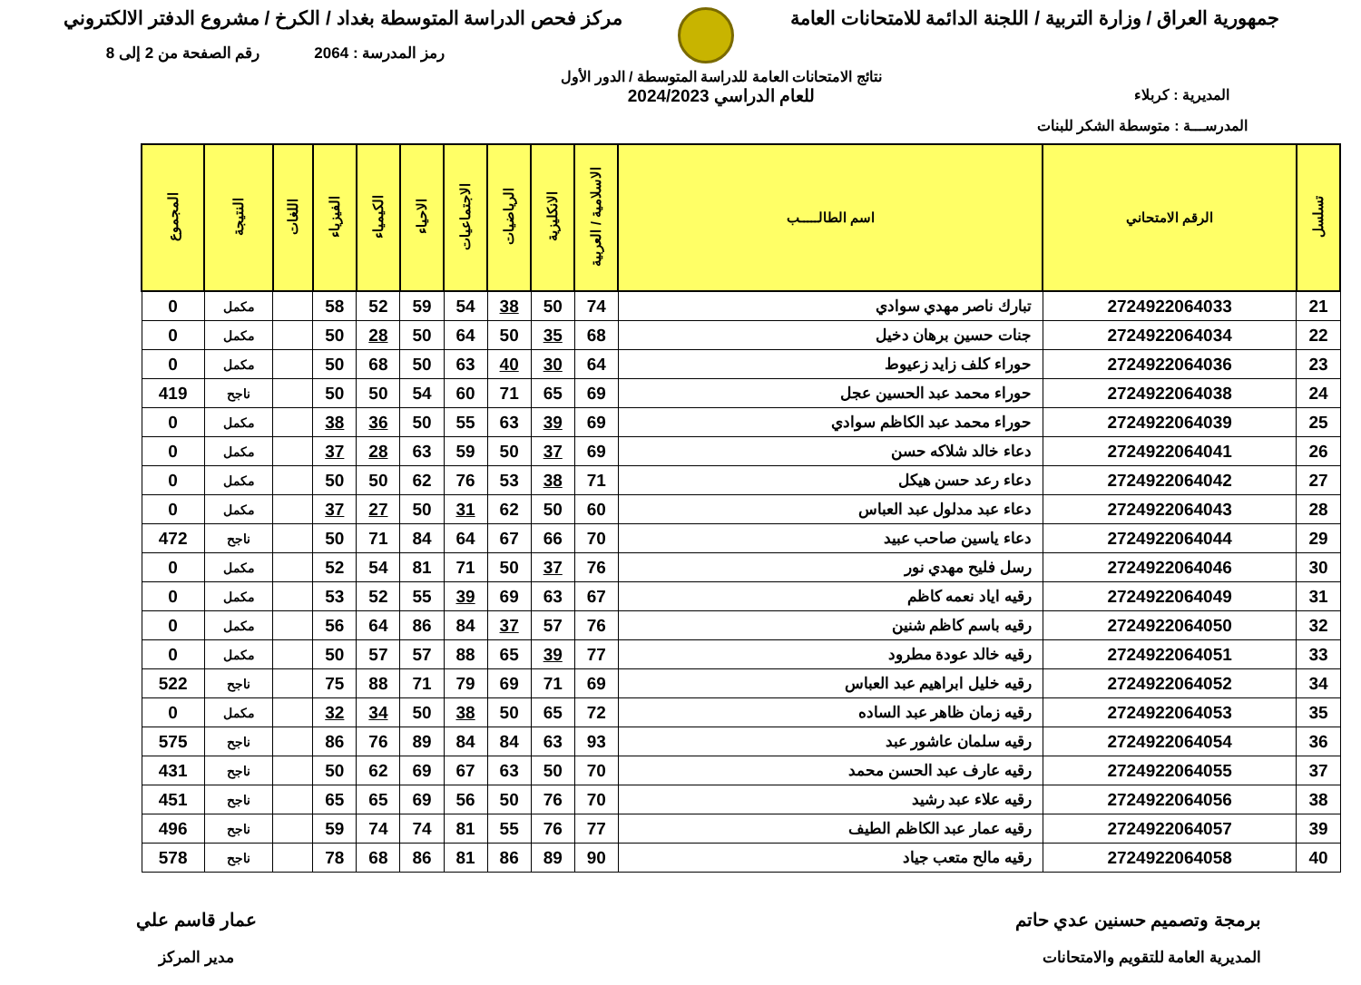جمهورية العراق / وزارة التربية / اللجنة الدائمة للامتحانات العامة
مركز فحص الدراسة المتوسطة بغداد / الكرخ / مشروع الدفتر الالكتروني
رمز المدرسة : 2064 رقم الصفحة من 2 إلى 8
المديرية : كربلاء
نتائج الامتحانات العامة للدراسة المتوسطة / الدور الأول
للعام الدراسي 2024/2023
المدرســـة : متوسطة الشكر للبنات
| تسلسل | الرقم الامتحاني | اسم الطالـــــب | الاسلامية / العربية | الانكليزية | الرياضيات | الاجتماعيات | الاحياء | الكيمياء | الفيزياء | اللغات | النتيجة | المجموع |
| --- | --- | --- | --- | --- | --- | --- | --- | --- | --- | --- | --- | --- |
| 21 | 2724922064033 | تبارك ناصر مهدي سوادي | 74 | 50 | 38 | 54 | 59 | 52 | 58 | | مكمل | 0 |
| 22 | 2724922064034 | جنات حسين برهان دخيل | 68 | 35 | 50 | 64 | 50 | 28 | 50 | | مكمل | 0 |
| 23 | 2724922064036 | حوراء كلف زايد زعيوط | 64 | 30 | 40 | 63 | 50 | 68 | 50 | | مكمل | 0 |
| 24 | 2724922064038 | حوراء محمد عبد الحسين عجل | 69 | 65 | 71 | 60 | 54 | 50 | 50 | | ناجح | 419 |
| 25 | 2724922064039 | حوراء محمد عبد الكاظم سوادي | 69 | 39 | 63 | 55 | 50 | 36 | 38 | | مكمل | 0 |
| 26 | 2724922064041 | دعاء خالد شلاكه حسن | 69 | 37 | 50 | 59 | 63 | 28 | 37 | | مكمل | 0 |
| 27 | 2724922064042 | دعاء رعد حسن هيكل | 71 | 38 | 53 | 76 | 62 | 50 | 50 | | مكمل | 0 |
| 28 | 2724922064043 | دعاء عبد مدلول عبد العباس | 60 | 50 | 62 | 31 | 50 | 27 | 37 | | مكمل | 0 |
| 29 | 2724922064044 | دعاء ياسين صاحب عبيد | 70 | 66 | 67 | 64 | 84 | 71 | 50 | | ناجح | 472 |
| 30 | 2724922064046 | رسل فليح مهدي نور | 76 | 37 | 50 | 71 | 81 | 54 | 52 | | مكمل | 0 |
| 31 | 2724922064049 | رقيه اياد نعمه كاظم | 67 | 63 | 69 | 39 | 55 | 52 | 53 | | مكمل | 0 |
| 32 | 2724922064050 | رقيه باسم كاظم شنين | 76 | 57 | 37 | 84 | 86 | 64 | 56 | | مكمل | 0 |
| 33 | 2724922064051 | رقيه خالد عودة مطرود | 77 | 39 | 65 | 88 | 57 | 57 | 50 | | مكمل | 0 |
| 34 | 2724922064052 | رقيه خليل ابراهيم عبد العباس | 69 | 71 | 69 | 79 | 71 | 88 | 75 | | ناجح | 522 |
| 35 | 2724922064053 | رقيه زمان ظاهر عبد الساده | 72 | 65 | 50 | 38 | 50 | 34 | 32 | | مكمل | 0 |
| 36 | 2724922064054 | رقيه سلمان عاشور عبد | 93 | 63 | 84 | 84 | 89 | 76 | 86 | | ناجح | 575 |
| 37 | 2724922064055 | رقيه عارف عبد الحسن محمد | 70 | 50 | 63 | 67 | 69 | 62 | 50 | | ناجح | 431 |
| 38 | 2724922064056 | رقيه علاء عبد رشيد | 70 | 76 | 50 | 56 | 69 | 65 | 65 | | ناجح | 451 |
| 39 | 2724922064057 | رقيه عمار عبد الكاظم الطيف | 77 | 76 | 55 | 81 | 74 | 74 | 59 | | ناجح | 496 |
| 40 | 2724922064058 | رقيه مالح متعب جياد | 90 | 89 | 86 | 81 | 86 | 68 | 78 | | ناجح | 578 |
برمجة وتصميم حسنين عدي حاتم
المديرية العامة للتقويم والامتحانات
عمار قاسم علي
مدير المركز